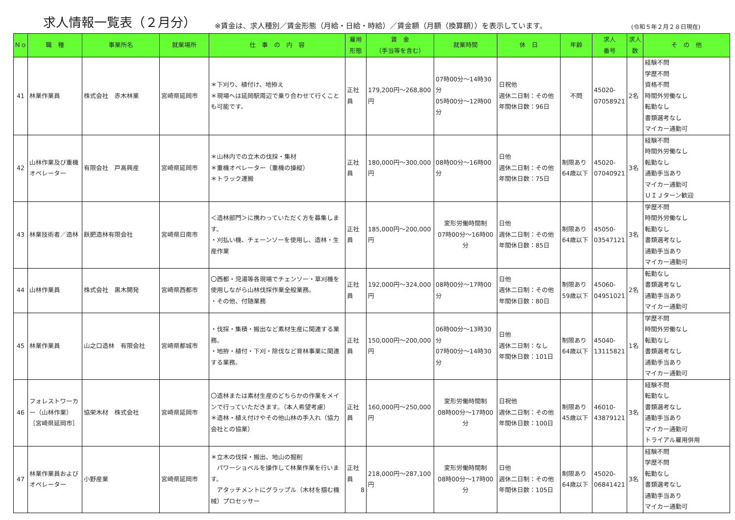求人情報一覧表（２月分）
※賃金は、求人種別／賃金形態（月給・日給・時給）／賃金額（月額（換算額））を表示しています。
(令和５年２月２８日現在)
| Ｎｏ | 職 種 | 事業所名 | 就業場所 | 仕 事 の 内 容 | 雇用 形態 | 賃 金 （手当等を含む） | 就業時間 | 休 日 | 年齢 | 求人 番号 | 求人 数 | そ の 他 |
| --- | --- | --- | --- | --- | --- | --- | --- | --- | --- | --- | --- | --- |
| 41 | 林業作業員 | 株式会社 赤木林業 | 宮崎県延岡市 | ＊下刈り、植付け、地拵え ＊現場へは延岡駅周辺で乗り合わせて行くことも可能です。 | 正社員 | 179,200円～268,800円 | 07時00分～14時30分 05時00分～12時00分 | 日祝他 週休二日制：その他 年間休日数：96日 | 不問 | 45020- 07058921 | 2名 | 経験不問 学歴不問 資格不問 時間外労働なし 転勤なし 書類選考なし マイカー通勤可 |
| 42 | 山林作業及び重機オペレーター | 有限会社 戸高興産 | 宮崎県延岡市 | ＊山林内での立木の伐採・集材 ＊重機オペレーター（重機の操縦） ＊トラック運搬 | 正社員 | 180,000円～300,000円 | 08時00分～16時00分 | 日他 週休二日制：その他 年間休日数：75日 | 制限あり 64歳以下 | 45020- 07040921 | 3名 | 経験不問 時間外労働なし 転勤なし 通勤手当あり マイカー通勤可 ＵＩＪターン歓迎 |
| 43 | 林業技術者／造林 | 飫肥造林有限会社 | 宮崎県日南市 | ＜造林部門＞に携わっていただく方を募集します。 ・刈払い機、チェーンソーを使用し、造林・生産作業 | 正社員 | 185,000円～200,000円 | 変形労働時間制 07時00分～16時00分 | 日他 週休二日制：その他 年間休日数：85日 | 制限あり 64歳以下 | 45050- 03547121 | 3名 | 学歴不問 時間外労働なし 転勤なし 書類選考なし 通勤手当あり マイカー通勤可 |
| 44 | 山林作業員 | 株式会社 黒木開発 | 宮崎県西都市 | 〇西都・児湯等各現場でチェンソー・草刈機を使用しながら山林伐採作業全般業務。 ・その他、付随業務 | 正社員 | 192,000円～324,000円 | 08時00分～17時00分 | 日他 週休二日制：その他 年間休日数：80日 | 制限あり 59歳以下 | 45060- 04951021 | 2名 | 転勤なし 書類選考なし 通勤手当あり マイカー通勤可 |
| 45 | 林業作業員 | 山之口造林 有限会社 | 宮崎県都城市 | ・伐採・集積・搬出など素材生産に関連する業務。 ・地拵・植付・下刈・除伐など育林事業に関連する業務。 | 正社員 | 150,000円～200,000円 | 06時00分～13時30分 07時00分～14時30分 | 日他 週休二日制：なし 年間休日数：101日 | 制限あり 64歳以下 | 45040- 13115821 | 1名 | 学歴不問 時間外労働なし 転勤なし 書類選考なし 通勤手当あり マイカー通勤可 |
| 46 | フォレストワーカー（山林作業）［宮崎県延岡市］ | 協栄木材 株式会社 | 宮崎県延岡市 | 〇造林または素材生産のどちらかの作業をメインで行っていただきます。（本人希望考慮） ＊造林・植え付けやその他山林の手入れ（協力会社との協業） | 正社員 | 160,000円～250,000円 | 変形労働時間制 08時00分～17時00分 | 日祝他 週休二日制：その他 年間休日数：100日 | 制限あり 45歳以下 | 46010- 43879121 | 3名 | 経験不問 転勤なし 書類選考なし 通勤手当あり マイカー通勤可 トライアル雇用併用 |
| 47 | 林業作業員およびオペレーター | 小野産業 | 宮崎県延岡市 | ＊立木の伐採・搬出、地山の掘削 パワーショベルを操作して林業作業を行います。 アタッチメントにグラップル（木材を掴む機械）プロセッサー | 正社員 8 | 218,000円～287,100円 | 変形労働時間制 08時00分～17時00分 | 日他 週休二日制：その他 年間休日数：105日 | 制限あり 64歳以下 | 45020- 06841421 | 3名 | 経験不問 学歴不問 転勤なし 書類選考なし 通勤手当あり マイカー通勤可 |